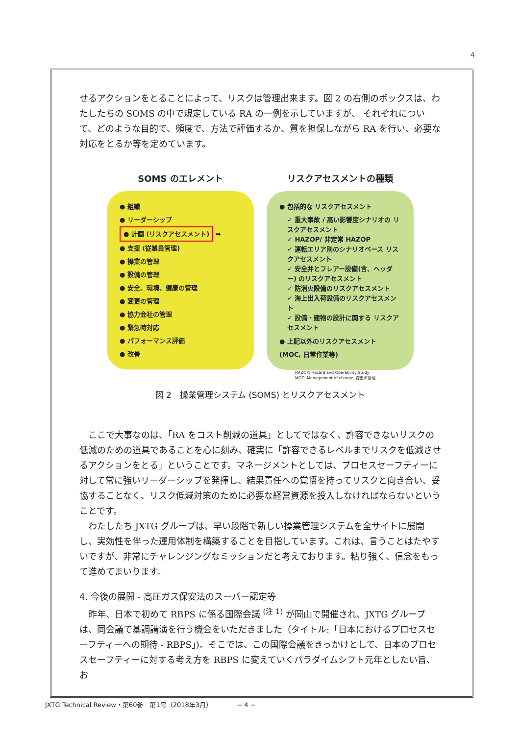4
せるアクションをとることによって、リスクは管理出来ます。図 2 の右側のボックスは、わたしたちの SOMS の中で規定している RA の一例を示していますが、 それぞれについて、どのような目的で、頻度で、方法で評価するか、質を担保しながら RA を行い、必要な対応をとるか等を定めています。
SOMS のエレメント
● 組織
● リーダーシップ
● 計画 (リスクアセスメント) ➡
● 支援 (従業員管理)
● 操業の管理
● 設備の管理
● 安全、環境、健康の管理
● 変更の管理
● 協力会社の管理
● 緊急時対応
● パフォーマンス評価
● 改善
リスクアセスメントの種類
● 包括的な リスクアセスメント
✓ 重大事故 / 高い影響度シナリオの リスクアセスメント
✓ HAZOP/ 非定常 HAZOP
✓ 運転エリア別のシナリオベース リスクアセスメント
✓ 安全弁とフレアー設備(含、ヘッダー) のリスクアセスメント
✓ 防消火設備のリスクアセスメント
✓ 海上出入荷設備のリスクアセスメント
✓ 設備・建物の設計に関する リスクアセスメント
● 上記以外のリスクアセスメント
(MOC, 日常作業等)
HAZOP: Hazard and Operability Study
MOC: Management of change, 変更の管理
図 2　操業管理システム (SOMS) とリスクアセスメント
ここで大事なのは、「RA をコスト削減の道具」としてではなく、許容できないリスクの低減のための道具であることを心に刻み、確実に「許容できるレベルまでリスクを低減させるアクションをとる」ということです。マネージメントとしては、プロセスセーフティーに対して常に強いリーダーシップを発揮し、結果責任への覚悟を持ってリスクと向き合い、妥協することなく、リスク低減対策のために必要な経営資源を投入しなければならないということです。
わたしたち JXTG グループは、早い段階で新しい操業管理システムを全サイトに展開し、実効性を伴った運用体制を構築することを目指しています。これは、言うことはたやすいですが、非常にチャレンジングなミッションだと考えております。粘り強く、信念をもって進めてまいります。
4. 今後の展開 - 高圧ガス保安法のスーパー認定等
昨年、日本で初めて RBPS に係る国際会議 <sup>(注 1)</sup> が岡山で開催され、JXTG グループは、同会議で基調講演を行う機会をいただきました（タイトル:「日本におけるプロセスセーフティーへの期待 - RBPS」)。そこでは、この国際会議をきっかけとして、日本のプロセスセーフティーに対する考え方を RBPS に変えていくパラダイムシフト元年としたい旨、お
JXTG Technical Review・第60巻　第1号（2018年3月）　　　　 − 4 −